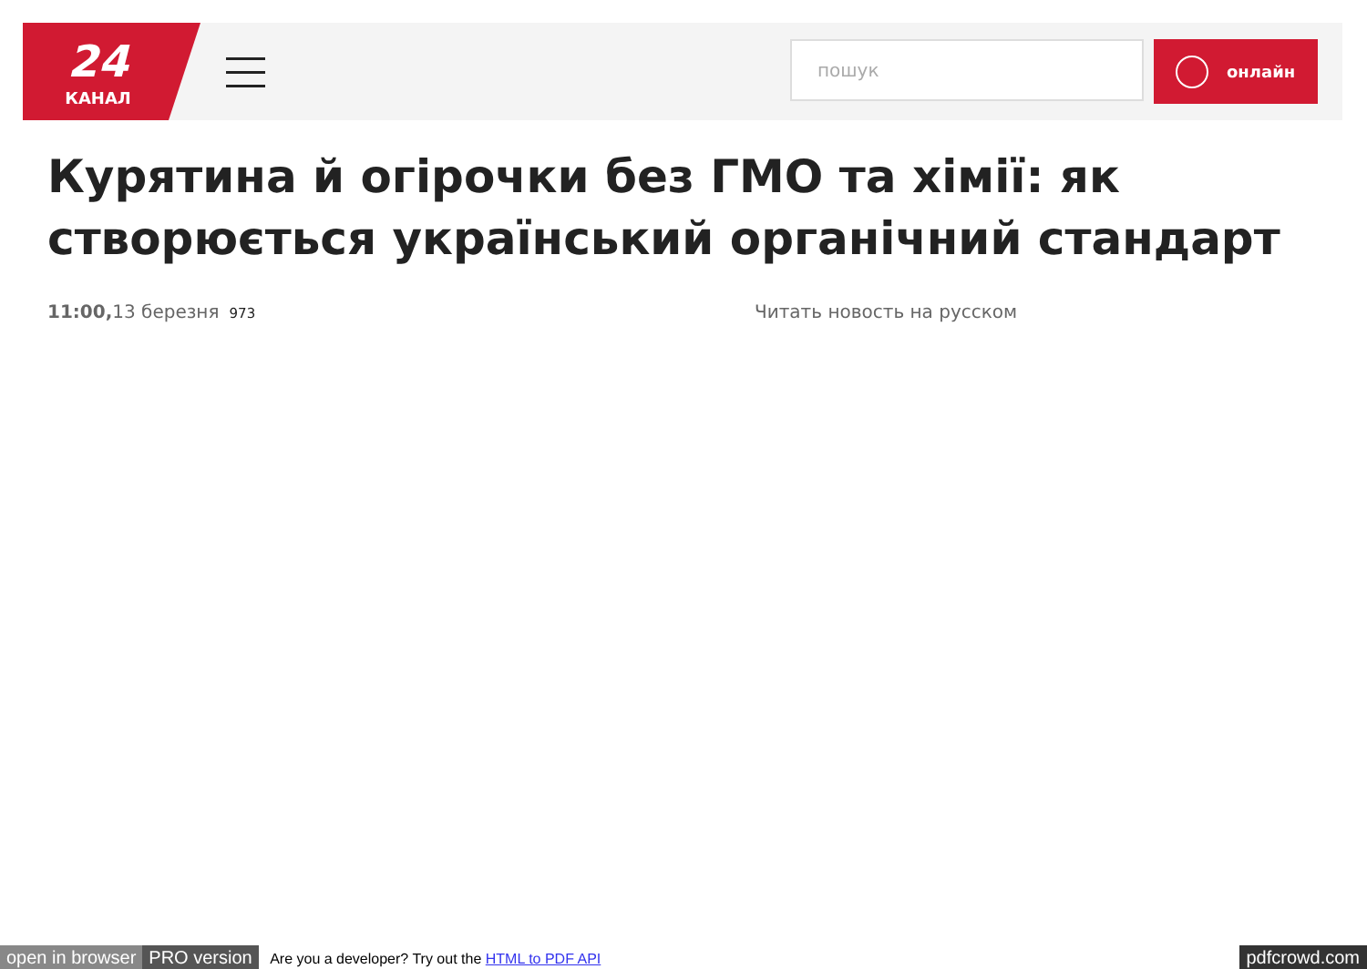24
КАНАЛ
пошук онлайн
Курятина й огірочки без ГМО та хімії: як створюється український органічний стандарт
11:00, 13 березня 973 Читать новость на русском
open in browser PRO version Are you a developer? Try out the HTML to PDF API pdfcrowd.com